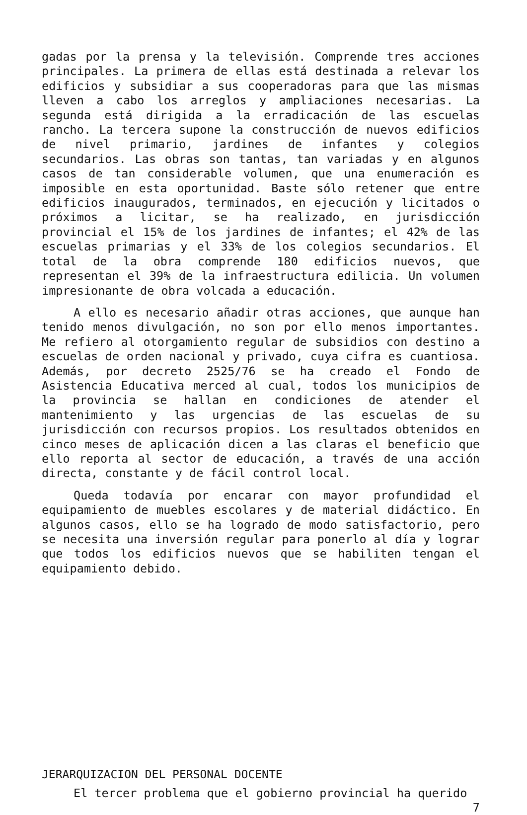gadas por la prensa y la televisión. Comprende tres acciones principales. La primera de ellas está destinada a relevar los edificios y subsidiar a sus cooperadoras para que las mismas lleven a cabo los arreglos y ampliaciones necesarias. La segunda está dirigida a la erradicación de las escuelas rancho. La tercera supone la construcción de nuevos edificios de nivel primario, jardines de infantes y colegios secundarios. Las obras son tantas, tan variadas y en algunos casos de tan considerable volumen, que una enumeración es imposible en esta oportunidad. Baste sólo retener que entre edificios inaugurados, terminados, en ejecución y licitados o próximos a licitar, se ha realizado, en jurisdicción provincial el 15% de los jardines de infantes; el 42% de las escuelas primarias y el 33% de los colegios secundarios. El total de la obra comprende 180 edificios nuevos, que representan el 39% de la infraestructura edilicia. Un volumen impresionante de obra volcada a educación.
A ello es necesario añadir otras acciones, que aunque han tenido menos divulgación, no son por ello menos importantes. Me refiero al otorgamiento regular de subsidios con destino a escuelas de orden nacional y privado, cuya cifra es cuantiosa. Además, por decreto 2525/76 se ha creado el Fondo de Asistencia Educativa merced al cual, todos los municipios de la provincia se hallan en condiciones de atender el mantenimiento y las urgencias de las escuelas de su jurisdicción con recursos propios. Los resultados obtenidos en cinco meses de aplicación dicen a las claras el beneficio que ello reporta al sector de educación, a través de una acción directa, constante y de fácil control local.
Queda todavía por encarar con mayor profundidad el equipamiento de muebles escolares y de material didáctico. En algunos casos, ello se ha logrado de modo satisfactorio, pero se necesita una inversión regular para ponerlo al día y lograr que todos los edificios nuevos que se habiliten tengan el equipamiento debido.
JERARQUIZACION DEL PERSONAL DOCENTE
El tercer problema que el gobierno provincial ha querido
7